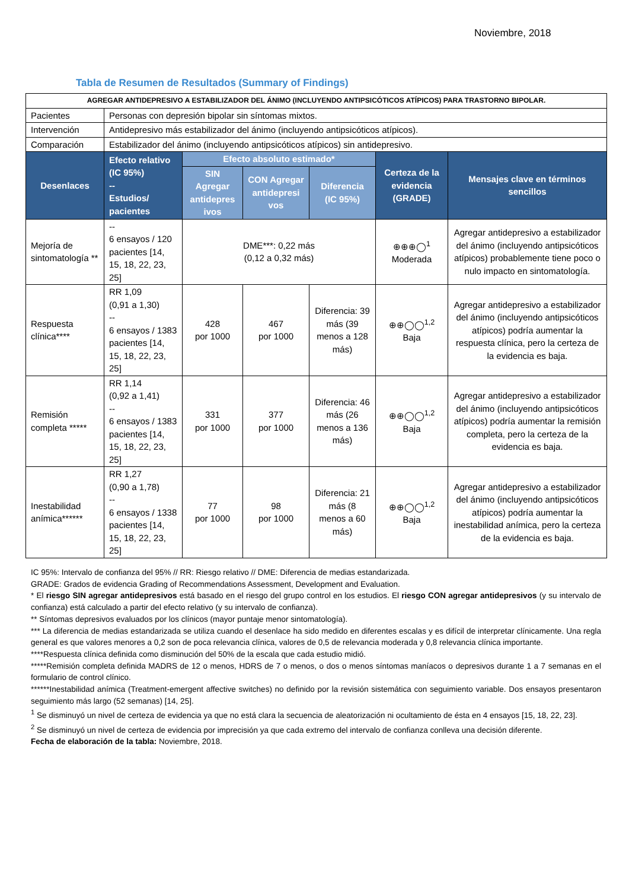Noviembre, 2018
Tabla de Resumen de Resultados (Summary of Findings)
| AGREGAR ANTIDEPRESIVO A ESTABILIZADOR DEL ÁNIMO (INCLUYENDO ANTIPSICÓTICOS ATÍPICOS) PARA TRASTORNO BIPOLAR. | | | | | | |
| Pacientes | Personas con depresión bipolar sin síntomas mixtos. | | | | | |
| Intervención | Antidepresivo más estabilizador del ánimo (incluyendo antipsicóticos atípicos). | | | | | |
| Comparación | Estabilizador del ánimo (incluyendo antipsicóticos atípicos) sin antidepresivo. | | | | | |
| Desenlaces | Efecto relativo (IC 95%) -- Estudios/ pacientes | Efecto absoluto estimado* | | | Certeza de la evidencia (GRADE) | Mensajes clave en términos sencillos |
| | | SIN Agregar antidepres ivos | CON Agregar antidepresi vos | Diferencia (IC 95%) | | |
| Mejoría de sintomatología ** | -- 6 ensayos / 120 pacientes [14, 15, 18, 22, 23, 25] | DME***: 0,22 más (0,12 a 0,32 más) | | | ⊕⊕⊕◯<sup>1</sup> Moderada | Agregar antidepresivo a estabilizador del ánimo (incluyendo antipsicóticos atípicos) probablemente tiene poco o nulo impacto en sintomatología. |
| Respuesta clínica**** | RR 1,09 (0,91 a 1,30) -- 6 ensayos / 1383 pacientes [14, 15, 18, 22, 23, 25] | 428 por 1000 | 467 por 1000 | Diferencia: 39 más (39 menos a 128 más) | ⊕⊕◯◯<sup>1,2</sup> Baja | Agregar antidepresivo a estabilizador del ánimo (incluyendo antipsicóticos atípicos) podría aumentar la respuesta clínica, pero la certeza de la evidencia es baja. |
| Remisión completa ***** | RR 1,14 (0,92 a 1,41) -- 6 ensayos / 1383 pacientes [14, 15, 18, 22, 23, 25] | 331 por 1000 | 377 por 1000 | Diferencia: 46 más (26 menos a 136 más) | ⊕⊕◯◯<sup>1,2</sup> Baja | Agregar antidepresivo a estabilizador del ánimo (incluyendo antipsicóticos atípicos) podría aumentar la remisión completa, pero la certeza de la evidencia es baja. |
| Inestabilidad anímica****** | RR 1,27 (0,90 a 1,78) -- 6 ensayos / 1338 pacientes [14, 15, 18, 22, 23, 25] | 77 por 1000 | 98 por 1000 | Diferencia: 21 más (8 menos a 60 más) | ⊕⊕◯◯<sup>1,2</sup> Baja | Agregar antidepresivo a estabilizador del ánimo (incluyendo antipsicóticos atípicos) podría aumentar la inestabilidad anímica, pero la certeza de la evidencia es baja. |
IC 95%: Intervalo de confianza del 95% // RR: Riesgo relativo // DME: Diferencia de medias estandarizada.
GRADE: Grados de evidencia Grading of Recommendations Assessment, Development and Evaluation.
* El riesgo SIN agregar antidepresivos está basado en el riesgo del grupo control en los estudios. El riesgo CON agregar antidepresivos (y su intervalo de confianza) está calculado a partir del efecto relativo (y su intervalo de confianza).
** Síntomas depresivos evaluados por los clínicos (mayor puntaje menor sintomatología).
*** La diferencia de medias estandarizada se utiliza cuando el desenlace ha sido medido en diferentes escalas y es difícil de interpretar clínicamente. Una regla general es que valores menores a 0,2 son de poca relevancia clínica, valores de 0,5 de relevancia moderada y 0,8 relevancia clínica importante.
****Respuesta clínica definida como disminución del 50% de la escala que cada estudio midió.
*****Remisión completa definida MADRS de 12 o menos, HDRS de 7 o menos, o dos o menos síntomas maníacos o depresivos durante 1 a 7 semanas en el formulario de control clínico.
******Inestabilidad anímica (Treatment-emergent affective switches) no definido por la revisión sistemática con seguimiento variable. Dos ensayos presentaron seguimiento más largo (52 semanas) [14, 25].
<sup>1</sup> Se disminuyó un nivel de certeza de evidencia ya que no está clara la secuencia de aleatorización ni ocultamiento de ésta en 4 ensayos [15, 18, 22, 23].
<sup>2</sup> Se disminuyó un nivel de certeza de evidencia por imprecisión ya que cada extremo del intervalo de confianza conlleva una decisión diferente.
Fecha de elaboración de la tabla: Noviembre, 2018.